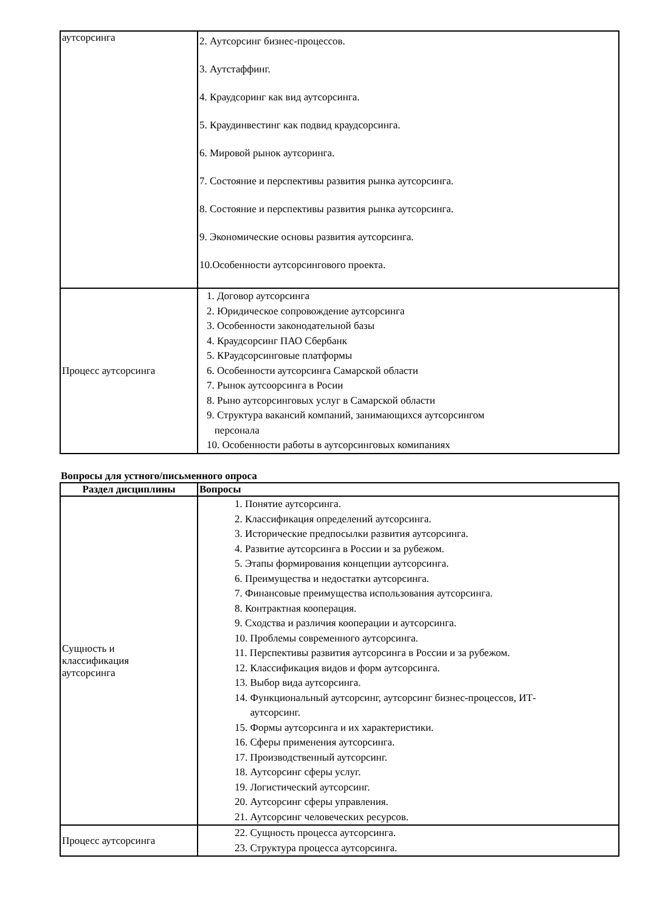| аутсорсинга | 2. Аутсорсинг бизнес-процессов. 3. Аутстаффинг. 4. Краудсоринг как вид аутсорсинга. 5. Краудинвестинг как подвид краудсорсинга. 6. Мировой рынок аутсоринга. 7. Состояние и перспективы развития рынка аутсорсинга. 8. Состояние и перспективы развития рынка аутсорсинга. 9. Экономические основы развития аутсорсинга. 10.Особенности аутсорсингового проекта. |
| Процесс аутсорсинга | 1. Договор аутсорсинга 2. Юридическое сопровождение аутсорсинга 3. Особенности законодательной базы 4. Краудсорсинг ПАО Сбербанк 5. КРаудсорсинговые платформы 6. Особенности аутсорсинга Самарской области 7. Рынок аутсоорсинга в Росии 8. Рыно аутсорсинговых услуг в Самарской области 9. Структура вакансий компаний, занимающихся аутсорсингом персонала 10. Особенности работы в аутсорсинговых комипаниях |
Вопросы для устного/письменного опроса
| Раздел дисциплины | Вопросы |
| --- | --- |
| Сущность и классификация аутсорсинга | 1. Понятие аутсорсинга. 2. Классификация определений аутсорсинга. 3. Исторические предпосылки развития аутсорсинга. 4. Развитие аутсорсинга в России и за рубежом. 5. Этапы формирования концепции аутсорсинга. 6. Преимущества и недостатки аутсорсинга. 7. Финансовые преимущества использования аутсорсинга. 8. Контрактная кооперация. 9. Сходства и различия кооперации и аутсорсинга. 10. Проблемы современного аутсорсинга. 11. Перспективы развития аутсорсинга в России и за рубежом. 12. Классификация видов и форм аутсорсинга. 13. Выбор вида аутсорсинга. 14. Функциональный аутсорсинг, аутсорсинг бизнес-процессов, ИТ- аутсорсинг. 15. Формы аутсорсинга и их характеристики. 16. Сферы применения аутсорсинга. 17. Производственный аутсорсинг. 18. Аутсорсинг сферы услуг. 19. Логистический аутсорсинг. 20. Аутсорсинг сферы управления. 21. Аутсорсинг человеческих ресурсов. |
| Процесс аутсорсинга | 22. Сущность процесса аутсорсинга. 23. Структура процесса аутсорсинга. |